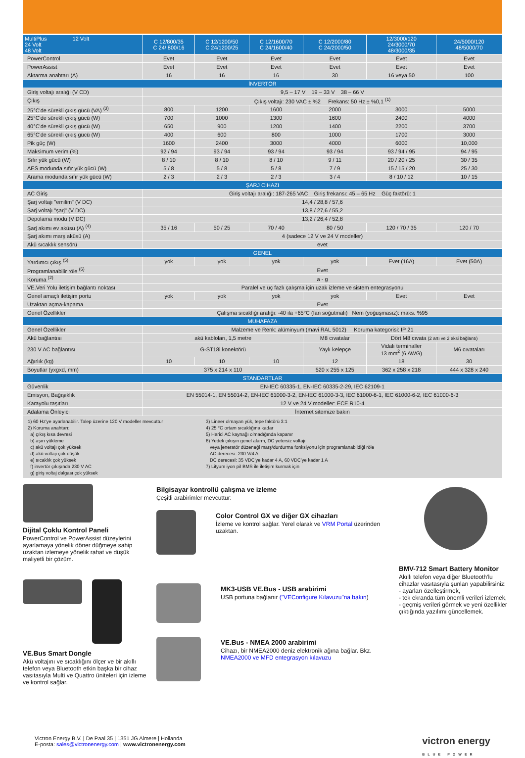| MultiPlus 12 Volt 24 Volt 48 Volt | C 12/800/35 C 24/ 800/16 | C 12/1200/50 C 24/1200/25 | C 12/1600/70 C 24/1600/40 | C 12/2000/80 C 24/2000/50 | 12/3000/120 24/3000/70 48/3000/35 | 24/5000/120 48/5000/70 |
| --- | --- | --- | --- | --- | --- | --- |
| PowerControl | Evet | Evet | Evet | Evet | Evet | Evet |
| PowerAssist | Evet | Evet | Evet | Evet | Evet | Evet |
| Aktarma anahtarı (A) | 16 | 16 | 16 | 30 | 16 veya 50 | 100 |
| İNVERTÖR | | | | | | |
| Giriş voltajı aralığı (V CD) | 9,5 – 17 V 19 – 33 V 38 – 66 V | | | | | |
| Çıkış | Çıkış voltajı: 230 VAC ± %2 Frekans: 50 Hz ± %0,1 <sup>(1)</sup> | | | | | |
| 25°C'de sürekli çıkış gücü (VA) <sup>(3)</sup> | 800 | 1200 | 1600 | 2000 | 3000 | 5000 |
| 25°C'de sürekli çıkış gücü (W) | 700 | 1000 | 1300 | 1600 | 2400 | 4000 |
| 40°C'de sürekli çıkış gücü (W) | 650 | 900 | 1200 | 1400 | 2200 | 3700 |
| 65°C'de sürekli çıkış gücü (W) | 400 | 600 | 800 | 1000 | 1700 | 3000 |
| Pik güç (W) | 1600 | 2400 | 3000 | 4000 | 6000 | 10,000 |
| Maksimum verim (%) | 92 / 94 | 93 / 94 | 93 / 94 | 93 / 94 | 93 / 94 / 95 | 94 / 95 |
| Sıfır yük gücü (W) | 8 / 10 | 8 / 10 | 8 / 10 | 9 / 11 | 20 / 20 / 25 | 30 / 35 |
| AES modunda sıfır yük gücü (W) | 5 / 8 | 5 / 8 | 5 / 8 | 7 / 9 | 15 / 15 / 20 | 25 / 30 |
| Arama modunda sıfır yük gücü (W) | 2 / 3 | 2 / 3 | 2 / 3 | 3 / 4 | 8 / 10 / 12 | 10 / 15 |
| ŞARJ CİHAZI | | | | | | |
| AC Giriş | Giriş voltajı aralığı: 187-265 VAC Giriş frekansı: 45 – 65 Hz Güç faktörü: 1 | | | | | |
| Şarj voltajı "emilim" (V DC) | 14,4 / 28,8 / 57,6 | | | | | |
| Şarj voltajı "şarj" (V DC) | 13,8 / 27,6 / 55,2 | | | | | |
| Depolama modu (V DC) | 13,2 / 26,4 / 52,8 | | | | | |
| Şarj akımı ev aküsü (A) <sup>(4)</sup> | 35 / 16 | 50 / 25 | 70 / 40 | 80 / 50 | 120 / 70 / 35 | 120 / 70 |
| Şarj akımı marş aküsü (A) | 4 (sadece 12 V ve 24 V modeller) | | | | | |
| Akü sıcaklık sensörü | evet | | | | | |
| GENEL | | | | | | |
| Yardımcı çıkış <sup>(5)</sup> | yok | yok | yok | yok | Evet (16A) | Evet (50A) |
| Programlanabilir röle <sup>(6)</sup> | Evet | | | | | |
| Koruma <sup>(2)</sup> | a - g | | | | | |
| VE.Veri Yolu iletişim bağlantı noktası | Paralel ve üç fazlı çalışma için uzak izleme ve sistem entegrasyonu | | | | | |
| Genel amaçlı iletişim portu | yok | yok | yok | yok | Evet | Evet |
| Uzaktan açma-kapama | Evet | | | | | |
| Genel Özellikler | Çalışma sıcaklığı aralığı: -40 ila +65°C (fan soğutmalı) Nem (yoğuşmasız): maks. %95 | | | | | |
| MUHAFAZA | | | | | | |
| Genel Özellikler | Malzeme ve Renk: alüminyum (mavi RAL 5012) Koruma kategorisi: IP 21 | | | | | |
| Akü bağlantısı | akü kabloları, 1,5 metre | | | M8 cıvatalar | Dört M8 cıvata (2 artı ve 2 eksi bağlantı) | |
| 230 V AC bağlantısı | G-ST18i konektörü | | | Yaylı kelepçe | Vidalı terminaller 13 mm<sup>2</sup> (6 AWG) | M6 cıvataları |
| Ağırlık (kg) | 10 | 10 | 10 | 12 | 18 | 30 |
| Boyutlar (yxgxd, mm) | 375 x 214 x 110 | | | 520 x 255 x 125 | 362 x 258 x 218 | 444 x 328 x 240 |
| STANDARTLAR | | | | | | |
| Güvenlik | EN-IEC 60335-1, EN-IEC 60335-2-29, IEC 62109-1 | | | | | |
| Emisyon, Bağışıklık | EN 55014-1, EN 55014-2, EN-IEC 61000-3-2, EN-IEC 61000-3-3, IEC 61000-6-1, IEC 61000-6-2, IEC 61000-6-3 | | | | | |
| Karayolu taşıtları | 12 V ve 24 V modeller: ECE R10-4 | | | | | |
| Adalama Önleyici | İnternet sitemize bakın | | | | | |
1) 60 Hz'ye ayarlanabilir. Talep üzerine 120 V modeller mevcuttur
2) Koruma anahtarı:
a) çıkış kısa devresi
b) aşırı yükleme
c) akü voltajı çok yüksek
d) akü voltajı çok düşük
e) sıcaklık çok yüksek
f) invertör çıkışında 230 V AC
g) giriş voltaj dalgası çok yüksek
3) Lineer olmayan yük, tepe faktörü 3:1
4) 25 °C ortam sıcaklığına kadar
5) Harici AC kaynağı olmadığında kapanır
6) Yedek çıkışın genel alarm, DC yetersiz voltajı
veya jeneratör düzeneği marş/durdurma fonksiyonu için programlanabildiği röle
AC derecesi: 230 V/4 A
DC derecesi: 35 VDC'ye kadar 4 A, 60 VDC'ye kadar 1 A
7) Lityum iyon pil BMS ile iletişim kurmak için
Dijital Çoklu Kontrol Paneli
PowerControl ve PowerAssist düzeylerini ayarlamaya yönelik döner düğmeye sahip uzaktan izlemeye yönelik rahat ve düşük maliyetli bir çözüm.
VE.Bus Smart Dongle
Akü voltajını ve sıcaklığını ölçer ve bir akıllı telefon veya Bluetooth etkin başka bir cihaz vasıtasıyla Multi ve Quattro üniteleri için izleme ve kontrol sağlar.
Bilgisayar kontrollü çalışma ve izleme
Çeşitli arabirimler mevcuttur:
Color Control GX ve diğer GX cihazları
İzleme ve kontrol sağlar. Yerel olarak ve VRM Portal üzerinden uzaktan.
MK3-USB VE.Bus - USB arabirimi
USB portuna bağlanır ("VEConfigure Kılavuzu"na bakın)
VE.Bus - NMEA 2000 arabirimi
Cihazı, bir NMEA2000 deniz elektronik ağına bağlar. Bkz. NMEA2000 ve MFD entegrasyon kılavuzu
BMV-712 Smart Battery Monitor
Akıllı telefon veya diğer Bluetooth'lu cihazlar vasıtasıyla şunları yapabilirsiniz:
- ayarları özelleştirmek,
- tek ekranda tüm önemli verileri izlemek,
- geçmiş verileri görmek ve yeni özellikler çıktığında yazılımı güncellemek.
Victron Energy B.V. | De Paal 35 | 1351 JG Almere | Hollanda
E-posta: sales@victronenergy.com | www.victronenergy.com
victron energy
BLUE POWER